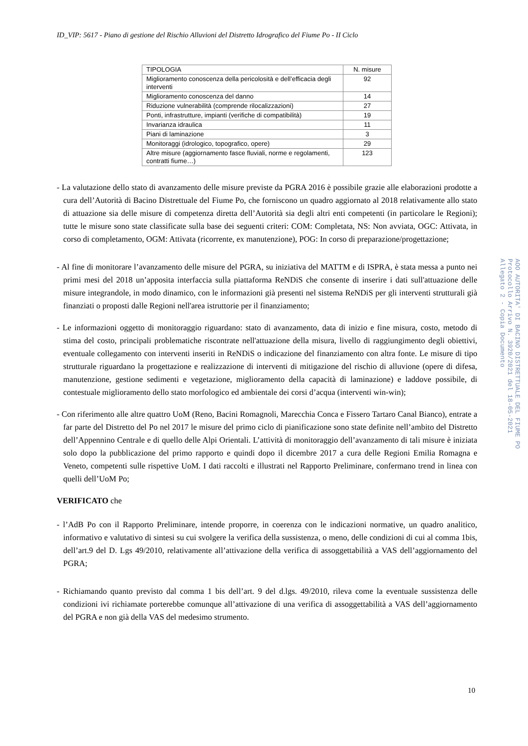ID_VIP: 5617 - Piano di gestione del Rischio Alluvioni del Distretto Idrografico del Fiume Po - II Ciclo
| TIPOLOGIA | N. misure |
| --- | --- |
| Miglioramento conoscenza della pericolosità e dell’efficacia degli interventi | 92 |
| Miglioramento conoscenza del danno | 14 |
| Riduzione vulnerabilità (comprende rilocalizzazioni) | 27 |
| Ponti, infrastrutture, impianti (verifiche di compatibilità) | 19 |
| Invarianza idraulica | 11 |
| Piani di laminazione | 3 |
| Monitoraggi (idrologico, topografico, opere) | 29 |
| Altre misure (aggiornamento fasce fluviali, norme e regolamenti, contratti fiume…) | 123 |
- La valutazione dello stato di avanzamento delle misure previste da PGRA 2016 è possibile grazie alle elaborazioni prodotte a cura dell’Autorità di Bacino Distrettuale del Fiume Po, che forniscono un quadro aggiornato al 2018 relativamente allo stato di attuazione sia delle misure di competenza diretta dell’Autorità sia degli altri enti competenti (in particolare le Regioni); tutte le misure sono state classificate sulla base dei seguenti criteri: COM: Completata, NS: Non avviata, OGC: Attivata, in corso di completamento, OGM: Attivata (ricorrente, ex manutenzione), POG: In corso di preparazione/progettazione;
- Al fine di monitorare l’avanzamento delle misure del PGRA, su iniziativa del MATTM e di ISPRA, è stata messa a punto nei primi mesi del 2018 un’apposita interfaccia sulla piattaforma ReNDiS che consente di inserire i dati sull'attuazione delle misure integrandole, in modo dinamico, con le informazioni già presenti nel sistema ReNDiS per gli interventi strutturali già finanziati o proposti dalle Regioni nell'area istruttorie per il finanziamento;
- Le informazioni oggetto di monitoraggio riguardano: stato di avanzamento, data di inizio e fine misura, costo, metodo di stima del costo, principali problematiche riscontrate nell'attuazione della misura, livello di raggiungimento degli obiettivi, eventuale collegamento con interventi inseriti in ReNDiS o indicazione del finanziamento con altra fonte. Le misure di tipo strutturale riguardano la progettazione e realizzazione di interventi di mitigazione del rischio di alluvione (opere di difesa, manutenzione, gestione sedimenti e vegetazione, miglioramento della capacità di laminazione) e laddove possibile, di contestuale miglioramento dello stato morfologico ed ambientale dei corsi d’acqua (interventi win-win);
- Con riferimento alle altre quattro UoM (Reno, Bacini Romagnoli, Marecchia Conca e Fissero Tartaro Canal Bianco), entrate a far parte del Distretto del Po nel 2017 le misure del primo ciclo di pianificazione sono state definite nell’ambito del Distretto dell’Appennino Centrale e di quello delle Alpi Orientali. L’attività di monitoraggio dell’avanzamento di tali misure è iniziata solo dopo la pubblicazione del primo rapporto e quindi dopo il dicembre 2017 a cura delle Regioni Emilia Romagna e Veneto, competenti sulle rispettive UoM. I dati raccolti e illustrati nel Rapporto Preliminare, confermano trend in linea con quelli dell’UoM Po;
VERIFICATO che
- l’AdB Po con il Rapporto Preliminare, intende proporre, in coerenza con le indicazioni normative, un quadro analitico, informativo e valutativo di sintesi su cui svolgere la verifica della sussistenza, o meno, delle condizioni di cui al comma 1bis, dell’art.9 del D. Lgs 49/2010, relativamente all’attivazione della verifica di assoggettabilità a VAS dell’aggiornamento del PGRA;
- Richiamando quanto previsto dal comma 1 bis dell’art. 9 del d.lgs. 49/2010, rileva come la eventuale sussistenza delle condizioni ivi richiamate porterebbe comunque all’attivazione di una verifica di assoggettabilità a VAS dell’aggiornamento del PGRA e non già della VAS del medesimo strumento.
AOO AUTORITA' DI BACINO DISTRETTUALE DEL FIUME PO Protocollo Arrivo N. 3920/2021 del 18-05-2021 Allegato 2 - Copia Documento
10